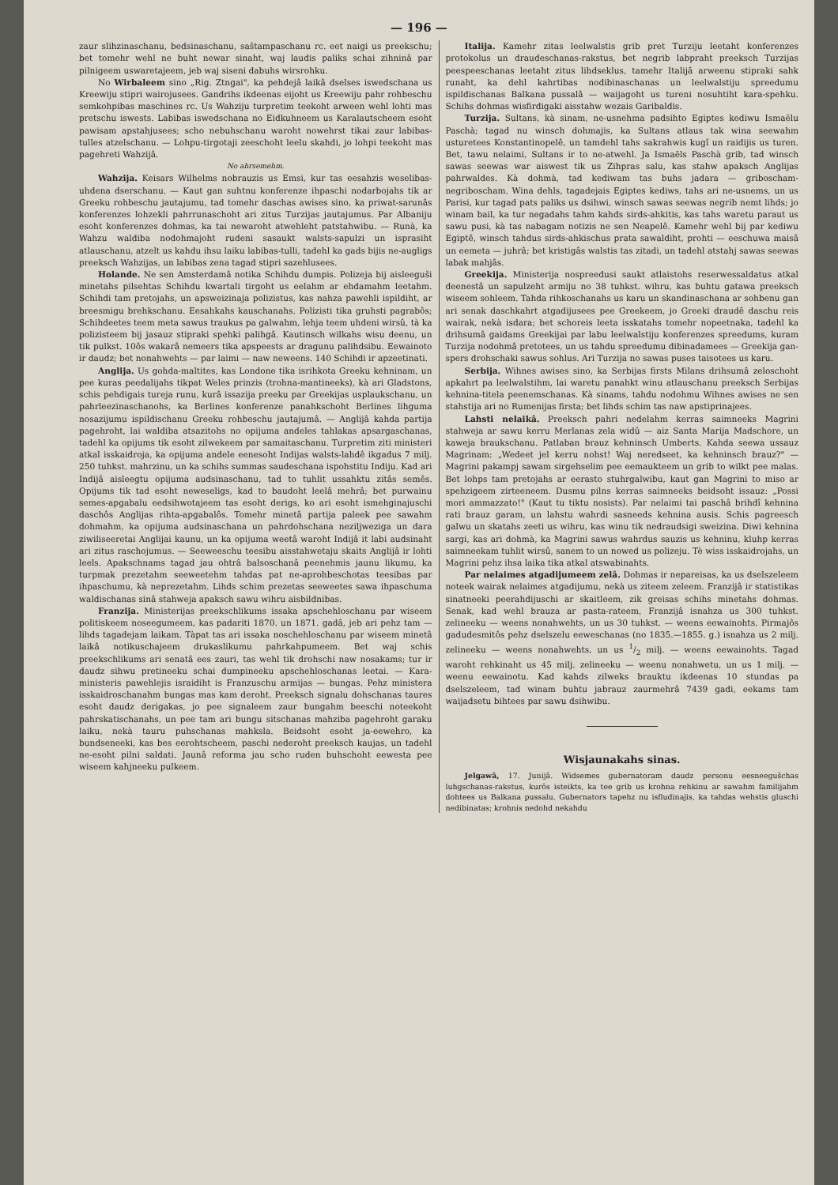— 196 —
zaur slihzinaschanu, bedsinaschanu, saštampaschanu rc. eet naigi us preekschu; bet tomehr wehl ne buht newar sinaht, waj laudis paliks schai zihninâ par pilnigeem uswaretajeem, jeb waj siseni dabuhs wirsrohku.
No Wirbaleem sino „Rig. Ztngai", ka pehdejâ laikâ dselses iswedschana us Kreewiju stipri wairojusees. Gandrihs ikdeenas eijoht us Kreewiju pahr rohbeschu semkohpibas maschines rc. Us Wahziju turpretim teekoht arween wehl lohti mas pretschu iswests. Labibas iswedschana no Eidkuhneem us Karalautscheem esoht pawisam apstahjusees; scho nebuhschanu waroht nowehrst tikai zaur labibas-tulles atzelschanu. — Lohpu-tirgotaji zeeschoht leelu skahdi, jo lohpi teekoht mas pagehreti Wahzijâ.
No ahrsemehm.
Wahzija. Keisars Wilhelms nobrauzis us Emsi, kur tas eesahzis weselibas-uhdena dserschanu. — Kaut gan suhtnu konferenze ihpaschi nodarbojahs tik ar Greeku rohbeschu jautajumu, tad tomehr daschas awises sino, ka priwat-sarunâs konferenzes lohzekli pahrrunaschoht ari zitus Turzijas jautajumus. Par Albaniju esoht konferenzes dohmas, ka tai newaroht atwehleht patstahwibu. — Runà, ka Wahzu waldiba nodohmajoht rudeni sasaukt walsts-sapulzi un isprasiht atlauschanu, atzelt us kahdu ihsu laiku labibas-tulli, tadehl ka gads bijis ne-augligs preeksch Wahzijas, un labibas zena tagad stipri sazehlusees.
Holande. Ne sen Amsterdamâ notika Schihdu dumpis. Polizeja bij aisleeguši minetahs pilsehtas Schihdu kwartali tirgoht us eelahm ar ehdamahm leetahm. Schihdi tam pretojahs, un apsweizinaja polizistus, kas nahza pawehli ispildiht, ar breesmigu brehkschanu. Eesahkahs kauschanahs. Polizisti tika gruhsti pagrabôs; Schihdeetes teem meta sawus traukus pa galwahm, lehja teem uhdeni wirsû, tà ka polizisteem bij jasauz stipraki spehki palihgâ. Kautinsch wilkahs wisu deenu, un tik pulkst. 10ôs wakarâ nemeers tika apspeests ar dragunu palihdsibu. Eewainoto ir daudz; bet nonahwehts — par laimi — naw neweens. 140 Schihdi ir apzeetinati.
Anglija. Us gohda-maltites, kas Londone tika isrihkota Greeku kehninam, un pee kuras peedalijahs tikpat Weles prinzis (trohna-mantineeks), kà ari Gladstons, schis pehdigais tureja runu, kurâ issazija preeku par Greekijas usplaukschanu, un pahrleezinaschanohs, ka Berlines konferenze panahkschoht Berlines lihguma nosazijumu ispildischanu Greeku rohbeschu jautajumâ. — Anglijâ kahda partija pagehroht, lai waldiba atsazitohs no opijuma andeles tahlakas apsargaschanas, tadehl ka opijums tik esoht zilwekeem par samaitaschanu. Turpretim ziti ministeri atkal isskaidroja, ka opijuma andele eenesoht Indijas walsts-lahdê ikgadus 7 milj. 250 tuhkst. mahrzinu, un ka schihs summas saudeschana ispohstitu Indiju. Kad ari Indijâ aisleegtu opijuma audsinaschanu, tad to tuhlit ussahktu zitâs semês. Opijums tik tad esoht neweseligs, kad to baudoht leelâ mehrâ; bet purwainu semes-apgabalu eedsihwotajeem tas esoht derigs, ko ari esoht ismehginajuschi daschôs Anglijas rihta-apgabalôs. Tomehr minetâ partija paleek pee sawahm dohmahm, ka opijuma audsinaschana un pahrdohschana neziljweziga un dara ziwiliseeretai Anglijai kaunu, un ka opijuma weetâ waroht Indijâ it labi audsinaht ari zitus raschojumus. — Seeweeschu teesibu aisstahwetaju skaits Anglijâ ir lohti leels. Apakschnams tagad jau ohtrâ balsoschanâ peenehmis jaunu likumu, ka turpmak prezetahm seeweetehm tahdas pat ne-aprohbeschotas teesibas par ihpaschumu, kà neprezetahm. Lihds schim prezetas seeweetes sawa ihpaschuma waldischanas sinâ stahweja apaksch sawu wihru aisbildnibas.
Franzija. Ministerijas preekschlikums issaka apschehloschanu par wiseem politiskeem noseegumeem, kas padariti 1870. un 1871. gadâ, jeb ari pehz tam — lihds tagadejam laikam. Tàpat tas ari issaka noschehloschanu par wiseem minetâ laikâ notikuschajeem drukaslikumu pahrkahpumeem. Bet waj schis preekschlikums ari senatâ ees zauri, tas wehl tik drohschi naw nosakams; tur ir daudz sihwu pretineeku schai dumpineeku apschehloschanas leetai. — Kara-ministeris pawehlejis israidiht is Franzuschu armijas — bungas. Pehz ministera isskaidroschanahm bungas mas kam deroht. Preeksch signalu dohschanas taures esoht daudz derigakas, jo pee signaleem zaur bungahm beeschi noteekoht pahrskatischanahs, un pee tam ari bungu sitschanas mahziba pagehroht garaku laiku, nekà tauru puhschanas mahksla. Beidsoht esoht ja-eewehro, ka bundseneeki, kas bes eerohtscheem, paschi nederoht preeksch kaujas, un tadehl ne-esoht pilni saldati. Jaunâ reforma jau scho ruden buhschoht eewesta pee wiseem kahjneeku pulkeem.
Italija. Kamehr zitas leelwalstis grib pret Turziju leetaht konferenzes protokolus un draudeschanas-rakstus, bet negrib labpraht preeksch Turzijas peespeeschanas leetaht zitus lihdseklus, tamehr Italijâ arweenu stipraki sahk runaht, ka dehl kahrtibas nodibinaschanas un leelwalstiju spreedumu ispildischanas Balkana pussalâ — waijagoht us tureni nosuhtiht kara-spehku. Schihs dohmas wisfirdigaki aisstahw wezais Garibaldis.
Turzija. Sultans, kà sinam, ne-usnehma padsihto Egiptes kediwu Ismaëlu Paschà; tagad nu winsch dohmajis, ka Sultans atlaus tak wina seewahm usturetees Konstantinopelê, un tamdehl tahs sakrahwis kugî un raidijis us turen. Bet, tawu nelaimi, Sultans ir to ne-atwehl. Ja Ismaëls Paschà grib, tad winsch sawas seewas war aiswest tik us Zihpras salu, kas stahw apaksch Anglijas pahrwaldes. Kà dohmà, tad kediwam tas buhs jadara — griboscham-negriboscham. Wina dehls, tagadejais Egiptes kediws, tahs ari ne-usnems, un us Parisi, kur tagad pats paliks us dsihwi, winsch sawas seewas negrib nemt lihds; jo winam bail, ka tur negadahs tahm kahds sirds-ahkitis, kas tahs waretu paraut us sawu pusi, kà tas nabagam notizis ne sen Neapelê. Kamehr wehl bij par kediwu Egiptê, winsch tahdus sirds-ahkischus prata sawaldiht, prohti — eeschuwa maisâ un eemeta — juhrâ; bet kristigâs walstis tas zitadi, un tadehl atstahj sawas seewas labak mahjâs.
Greekija. Ministerija nospreedusi saukt atlaistohs reserwessaldatus atkal deenestâ un sapulzeht armiju no 38 tuhkst. wihru, kas buhtu gatawa preeksch wiseem sohleem. Tahda rihkoschanahs us karu un skandinaschana ar sohbenu gan ari senak daschkahrt atgadijusees pee Greekeem, jo Greeki draudê daschu reis wairak, nekà isdara; bet schoreis leeta isskatahs tomehr nopeetnaka, tadehl ka drihsumâ gaidams Greekijai par labu leelwalstiju konferenzes spreedums, kuram Turzija nodohmâ pretotees, un us tahdu spreedumu dibinadamees — Greekija gan-spers drohschaki sawus sohlus. Ari Turzija no sawas puses taisotees us karu.
Serbija. Wihnes awises sino, ka Serbijas firsts Milans drihsumâ zeloschoht apkahrt pa leelwalstihm, lai waretu panahkt winu atlauschanu preeksch Serbijas kehnina-titela peenemschanas. Kà sinams, tahdu nodohmu Wihnes awises ne sen stahstija ari no Rumenijas firsta; bet lihds schim tas naw apstiprinajees.
Lahsti nelaikâ. Preeksch pahri nedelahm kerras saimneeks Magrini stahweja ar sawu kerru Merlanas zela widû — aiz Santa Marija Madschore, un kaweja braukschanu. Patlaban brauz kehninsch Umberts. Kahda seewa ussauz Magrinam: „Wedeet jel kerru nohst! Waj neredseet, ka kehninsch brauz?" — Magrini pakampj sawam sirgehselim pee eemaukteem un grib to wilkt pee malas. Bet lohps tam pretojahs ar eerasto stuhrgalwibu, kaut gan Magrini to miso ar spehzigeem zirteeneem. Dusmu pilns kerras saimneeks beidsoht issauz: „Possi mori ammazzato!" (Kaut tu tiktu nosists). Par nelaimi tai paschâ brihdî kehnina rati brauz garam, un lahstu wahrdi sasneeds kehnina ausis. Schis pagreesch galwu un skatahs zeeti us wihru, kas winu tik nedraudsigi sweizina. Diwi kehnina sargi, kas ari dohmà, ka Magrini sawus wahrdus sauzis us kehninu, kluhp kerras saimneekam tuhlit wirsû, sanem to un nowed us polizeju. Tè wiss isskaidrojahs, un Magrini pehz ihsa laika tika atkal atswabinahts.
Par nelaimes atgadijumeem zelâ. Dohmas ir nepareisas, ka us dselszeleem noteek wairak nelaimes atgadijumu, nekà us ziteem zeleem. Franzijâ ir statistikas sinatneeki peerahdijuschi ar skaitleem, zik greisas schihs minetahs dohmas. Senak, kad wehl brauza ar pasta-rateem, Franzijâ isnahza us 300 tuhkst. zelineeku — weens nonahwehts, un us 30 tuhkst. — weens eewainohts. Pirmajôs gadudesmitôs pehz dselszelu eeweschanas (no 1835.—1855. g.) isnahza us 2 milj. zelineeku — weens nonahwehts, un us 1/2 milj. — weens eewainohts. Tagad waroht rehkinaht us 45 milj. zelineeku — weenu nonahwetu, un us 1 milj. — weenu eewainotu. Kad kahds zilweks brauktu ikdeenas 10 stundas pa dselszeleem, tad winam buhtu jabrauz zaurmehrâ 7439 gadi, eekams tam waijadsetu bihtees par sawu dsihwibu.
Wisjaunakahs sinas.
Jelgawâ, 17. Junijâ. Widsemes gubernatoram daudz personu eesneegušchas luhgschanas-rakstus, kurôs isteikts, ka tee grib us krohna rehkinu ar sawahm familijahm dohtees us Balkana pussalu. Gubernators tapehz nu isfludinajis, ka tahdas wehstis gluschi nedibinatas; krohnis nedohd nekahdu